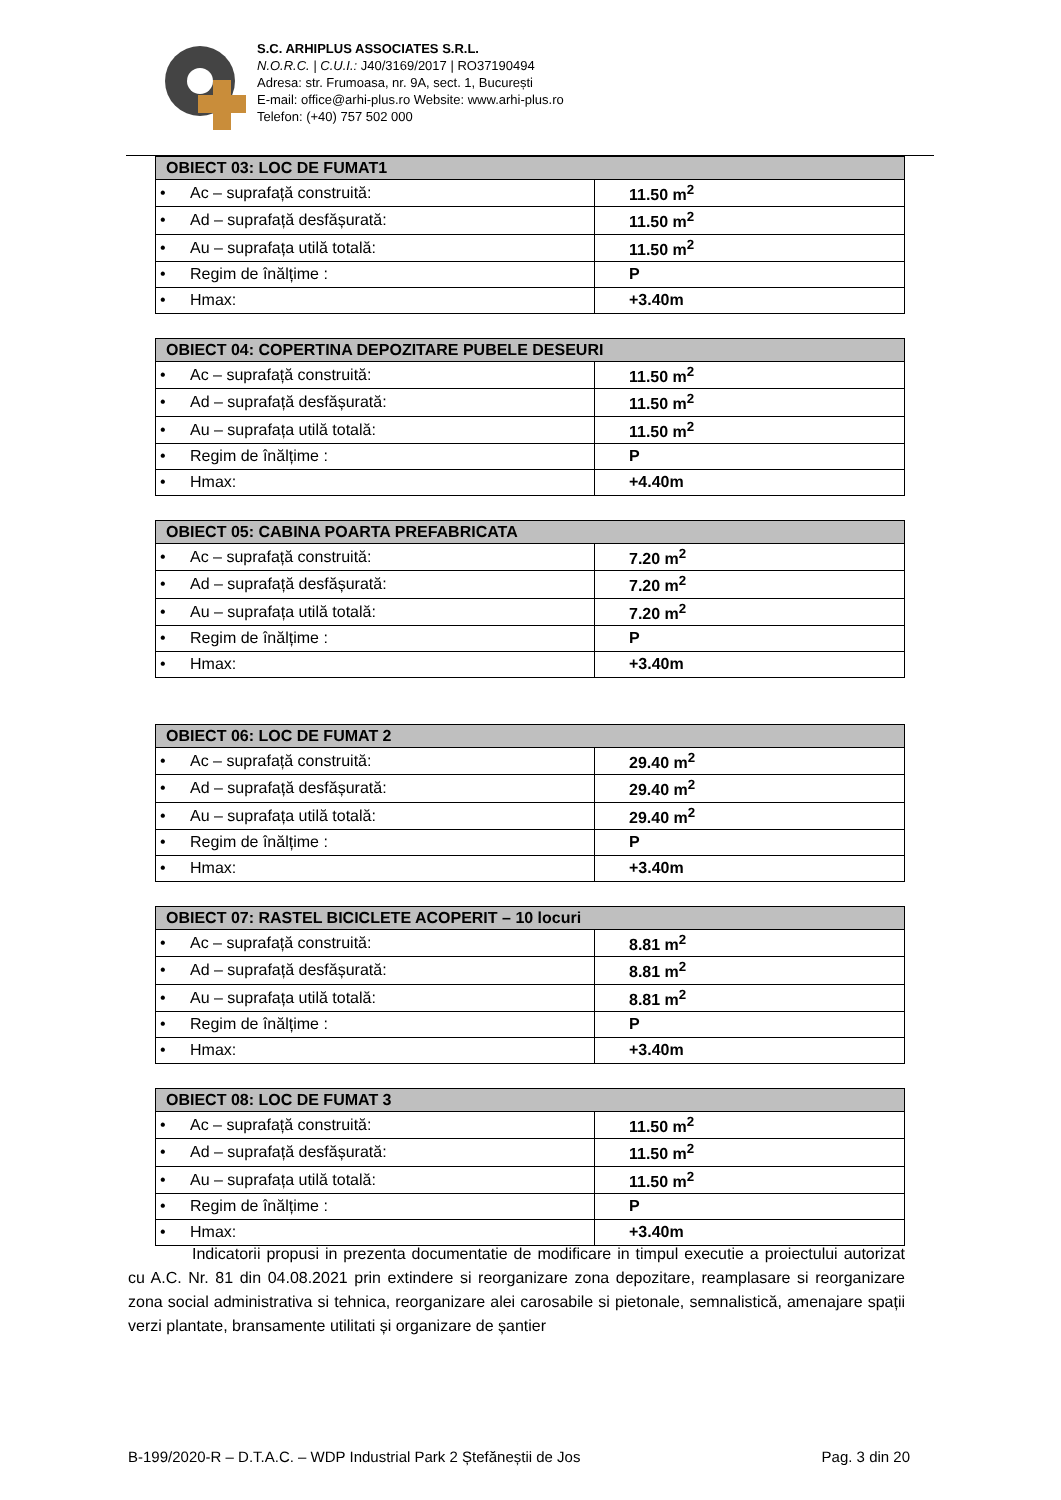S.C. ARHIPLUS ASSOCIATES S.R.L.
N.O.R.C. | C.U.I.: J40/3169/2017 | RO37190494
Adresa: str. Frumoasa, nr. 9A, sect. 1, București
E-mail: office@arhi-plus.ro Website: www.arhi-plus.ro
Telefon: (+40) 757 502 000
| OBIECT 03: LOC DE FUMAT1 | |
| --- | --- |
| • Ac – suprafață construită: | 11.50 m<sup>2</sup> |
| • Ad – suprafață desfășurată: | 11.50 m<sup>2</sup> |
| • Au – suprafața utilă totală: | 11.50 m<sup>2</sup> |
| • Regim de înălțime : | P |
| • Hmax: | +3.40m |
| OBIECT 04: COPERTINA DEPOZITARE PUBELE DESEURI | |
| --- | --- |
| • Ac – suprafață construită: | 11.50 m<sup>2</sup> |
| • Ad – suprafață desfășurată: | 11.50 m<sup>2</sup> |
| • Au – suprafața utilă totală: | 11.50 m<sup>2</sup> |
| • Regim de înălțime : | P |
| • Hmax: | +4.40m |
| OBIECT 05: CABINA POARTA PREFABRICATA | |
| --- | --- |
| • Ac – suprafață construită: | 7.20 m<sup>2</sup> |
| • Ad – suprafață desfășurată: | 7.20 m<sup>2</sup> |
| • Au – suprafața utilă totală: | 7.20 m<sup>2</sup> |
| • Regim de înălțime : | P |
| • Hmax: | +3.40m |
| OBIECT 06: LOC DE FUMAT 2 | |
| --- | --- |
| • Ac – suprafață construită: | 29.40 m<sup>2</sup> |
| • Ad – suprafață desfășurată: | 29.40 m<sup>2</sup> |
| • Au – suprafața utilă totală: | 29.40 m<sup>2</sup> |
| • Regim de înălțime : | P |
| • Hmax: | +3.40m |
| OBIECT 07: RASTEL BICICLETE ACOPERIT – 10 locuri | |
| --- | --- |
| • Ac – suprafață construită: | 8.81 m<sup>2</sup> |
| • Ad – suprafață desfășurată: | 8.81 m<sup>2</sup> |
| • Au – suprafața utilă totală: | 8.81 m<sup>2</sup> |
| • Regim de înălțime : | P |
| • Hmax: | +3.40m |
| OBIECT 08: LOC DE FUMAT 3 | |
| --- | --- |
| • Ac – suprafață construită: | 11.50 m<sup>2</sup> |
| • Ad – suprafață desfășurată: | 11.50 m<sup>2</sup> |
| • Au – suprafața utilă totală: | 11.50 m<sup>2</sup> |
| • Regim de înălțime : | P |
| • Hmax: | +3.40m |
Indicatorii propusi in prezenta documentatie de modificare in timpul executie a proiectului autorizat cu A.C. Nr. 81 din 04.08.2021 prin extindere si reorganizare zona depozitare, reamplasare si reorganizare zona social administrativa si tehnica, reorganizare alei carosabile si pietonale, semnalistică, amenajare spații verzi plantate, bransamente utilitati și organizare de șantier
B-199/2020-R – D.T.A.C. – WDP Industrial Park 2 Ștefăneștii de Jos Pag. 3 din 20